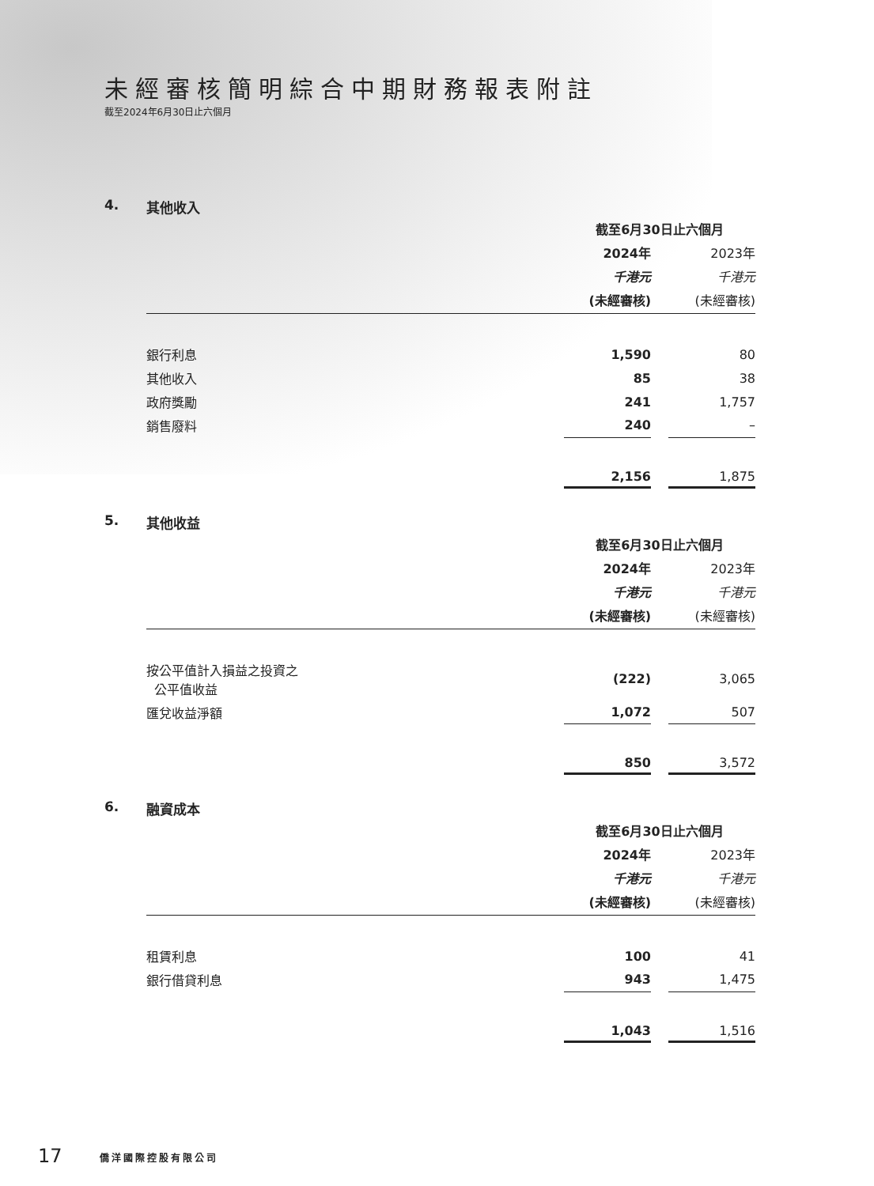未經審核簡明綜合中期財務報表附註
截至2024年6月30日止六個月
4. 其他收入
| | 截至6月30日止六個月 | | |
| --- | --- | --- | --- |
| | 2024年 | | 2023年 |
| | 千港元 | | 千港元 |
| | (未經審核) | | (未經審核) |
| 銀行利息 | 1,590 | | 80 |
| 其他收入 | 85 | | 38 |
| 政府獎勵 | 241 | | 1,757 |
| 銷售廢料 | 240 | | – |
| | 2,156 | | 1,875 |
5. 其他收益
| | 截至6月30日止六個月 | | |
| --- | --- | --- | --- |
| | 2024年 | | 2023年 |
| | 千港元 | | 千港元 |
| | (未經審核) | | (未經審核) |
| 按公平值計入損益之投資之 公平值收益 | (222) | | 3,065 |
| 匯兌收益淨額 | 1,072 | | 507 |
| | 850 | | 3,572 |
6. 融資成本
| | 截至6月30日止六個月 | | |
| --- | --- | --- | --- |
| | 2024年 | | 2023年 |
| | 千港元 | | 千港元 |
| | (未經審核) | | (未經審核) |
| 租賃利息 | 100 | | 41 |
| 銀行借貸利息 | 943 | | 1,475 |
| | 1,043 | | 1,516 |
17 僑洋國際控股有限公司